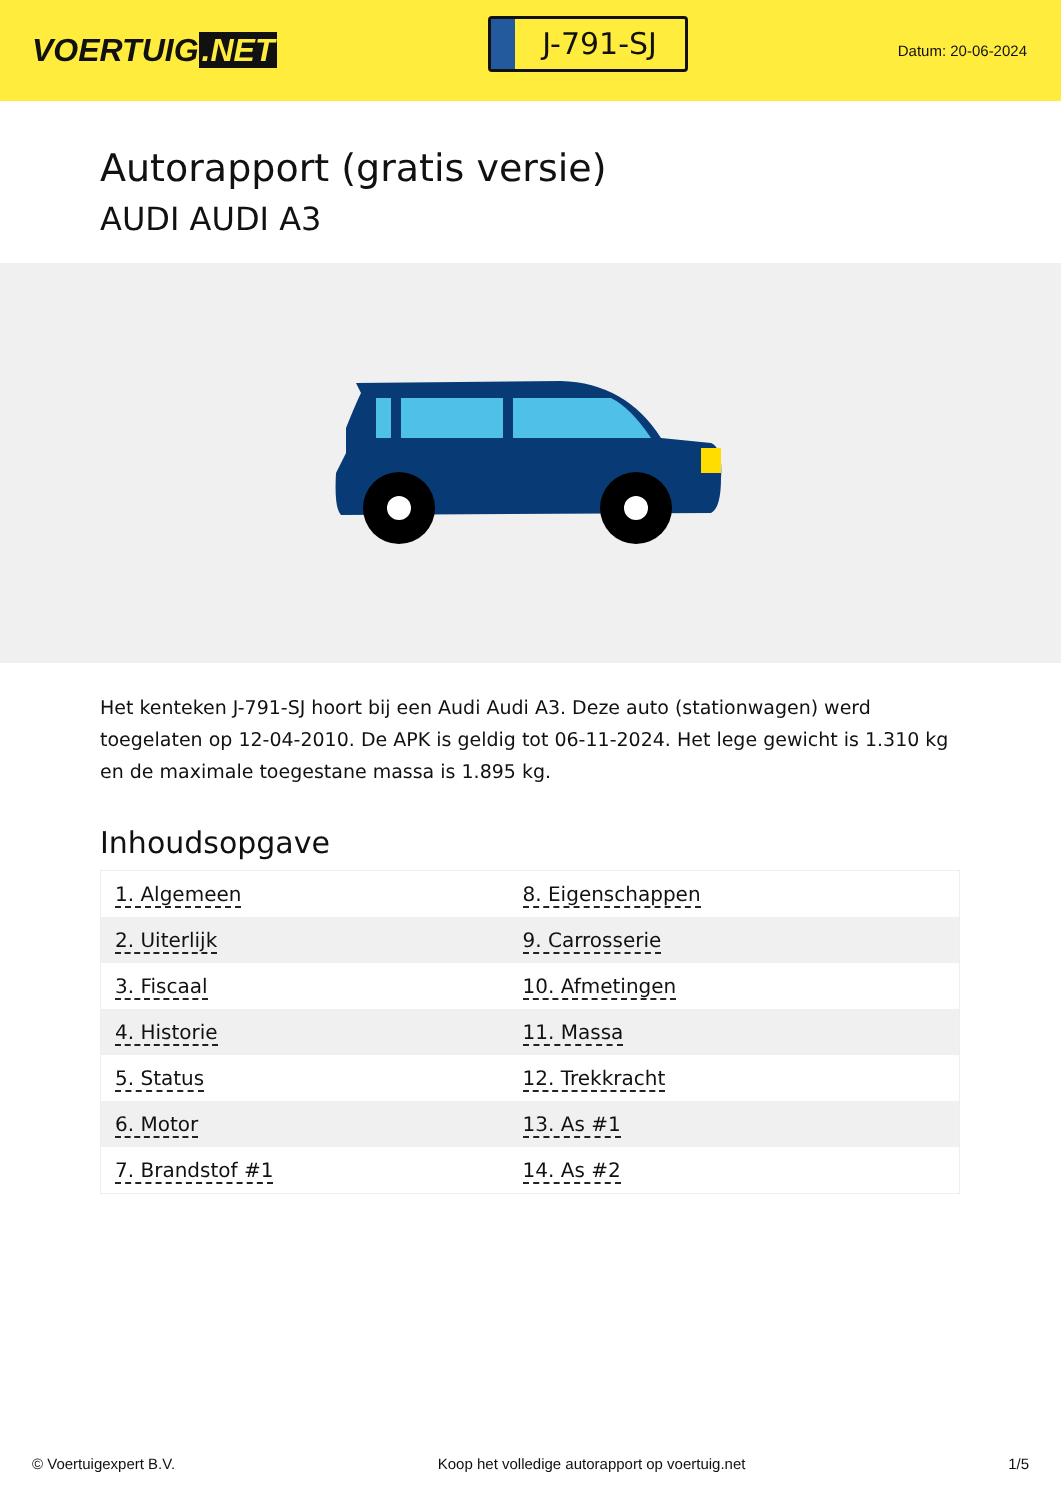VOERTUIG.NET
J-791-SJ
Datum: 20-06-2024
Autorapport (gratis versie)
AUDI AUDI A3
Het kenteken J-791-SJ hoort bij een Audi Audi A3. Deze auto (stationwagen) werd toegelaten op 12-04-2010. De APK is geldig tot 06-11-2024. Het lege gewicht is 1.310 kg en de maximale toegestane massa is 1.895 kg.
Inhoudsopgave
| 1. Algemeen | 8. Eigenschappen |
| 2. Uiterlijk | 9. Carrosserie |
| 3. Fiscaal | 10. Afmetingen |
| 4. Historie | 11. Massa |
| 5. Status | 12. Trekkracht |
| 6. Motor | 13. As #1 |
| 7. Brandstof #1 | 14. As #2 |
© Voertuigexpert B.V. Koop het volledige autorapport op voertuig.net 1/5